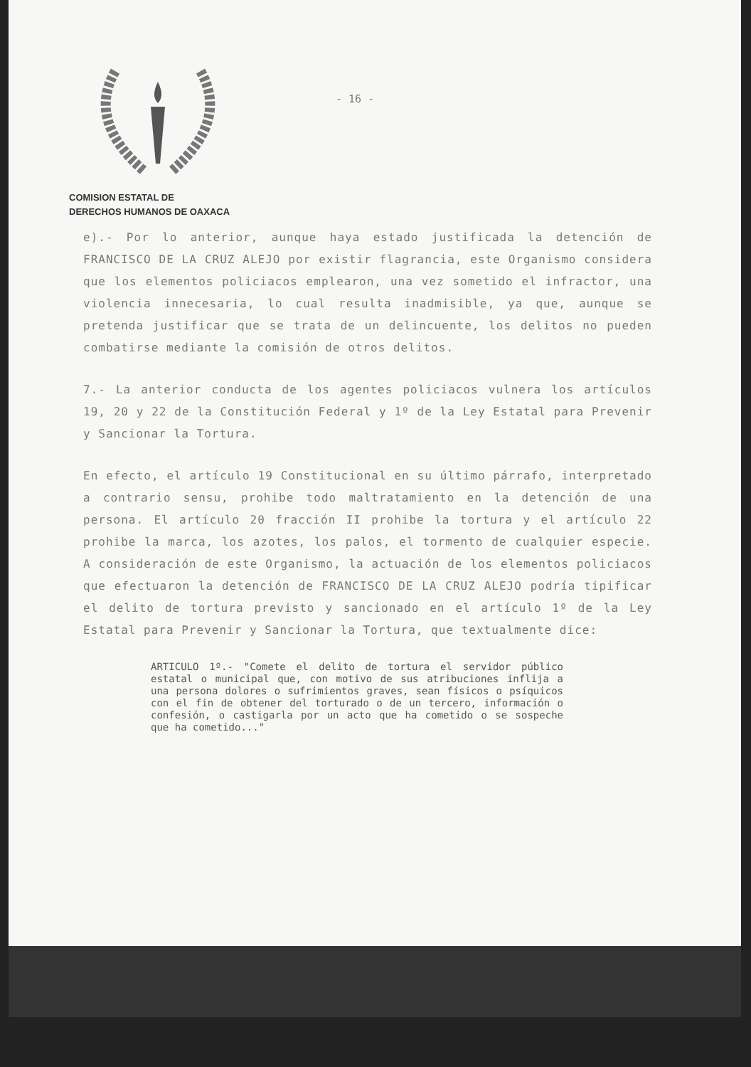- 16 -
COMISION ESTATAL DE
DERECHOS HUMANOS DE OAXACA
e).- Por lo anterior, aunque haya estado justificada la detención de FRANCISCO DE LA CRUZ ALEJO por existir flagrancia, este Organismo considera que los elementos policiacos emplearon, una vez sometido el infractor, una violencia innecesaria, lo cual resulta inadmisible, ya que, aunque se pretenda justificar que se trata de un delincuente, los delitos no pueden combatirse mediante la comisión de otros delitos.
7.- La anterior conducta de los agentes policiacos vulnera los artículos 19, 20 y 22 de la Constitución Federal y 1º de la Ley Estatal para Prevenir y Sancionar la Tortura.
En efecto, el artículo 19 Constitucional en su último párrafo, interpretado a contrario sensu, prohibe todo maltratamiento en la detención de una persona. El artículo 20 fracción II prohibe la tortura y el artículo 22 prohibe la marca, los azotes, los palos, el tormento de cualquier especie. A consideración de este Organismo, la actuación de los elementos policiacos que efectuaron la detención de FRANCISCO DE LA CRUZ ALEJO podría tipificar el delito de tortura previsto y sancionado en el artículo 1º de la Ley Estatal para Prevenir y Sancionar la Tortura, que textualmente dice:
ARTICULO 1º.- "Comete el delito de tortura el servidor público estatal o municipal que, con motivo de sus atribuciones inflija a una persona dolores o sufrimientos graves, sean físicos o psíquicos con el fin de obtener del torturado o de un tercero, información o confesión, o castigarla por un acto que ha cometido o se sospeche que ha cometido..."